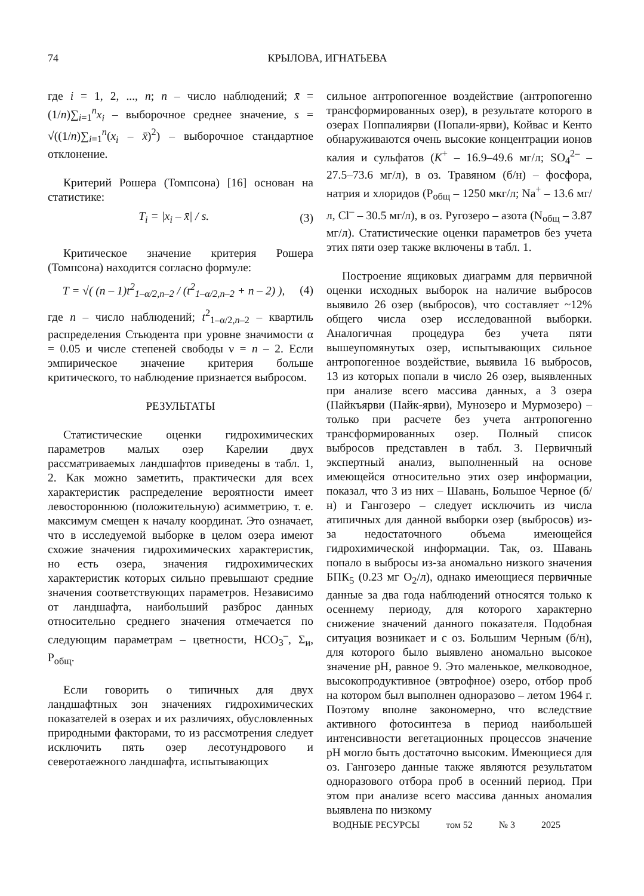74 КРЫЛОВА, ИГНАТЬЕВА
где i = 1, 2, ..., n; n – число наблюдений; x̄ = (1/n)∑<sub>i=1</sub><sup>n</sup>x<sub>i</sub> – выборочное среднее значение, s = √((1/n)∑<sub>i=1</sub><sup>n</sup>(x<sub>i</sub> – x̄)<sup>2</sup>) – выборочное стандартное отклонение.
Критерий Рошера (Томпсона) [16] основан на статистике:
T<sub>i</sub> = |x<sub>i</sub> – x̄| / s. (3)
Критическое значение критерия Рошера (Томпсона) находится согласно формуле:
T = √( (n – 1)t<sup>2</sup><sub>1–α/2,n–2</sub> / (t<sup>2</sup><sub>1–α/2,n–2</sub> + n – 2) ), (4)
где n – число наблюдений; t<sup>2</sup><sub>1–α/2,n–2</sub> – квартиль распределения Стьюдента при уровне значимости α = 0.05 и числе степеней свободы ν = n – 2. Если эмпирическое значение критерия больше критического, то наблюдение признается выбросом.
РЕЗУЛЬТАТЫ
Статистические оценки гидрохимических параметров малых озер Карелии двух рассматриваемых ландшафтов приведены в табл. 1, 2. Как можно заметить, практически для всех характеристик распределение вероятности имеет левостороннюю (положительную) асимметрию, т. е. максимум смещен к началу координат. Это означает, что в исследуемой выборке в целом озера имеют схожие значения гидрохимических характеристик, но есть озера, значения гидрохимических характеристик которых сильно превышают средние значения соответствующих параметров. Независимо от ландшафта, наибольший разброс данных относительно среднего значения отмечается по следующим параметрам – цветности, HCO<sub>3</sub><sup>–</sup>, Σ<sub>и</sub>, P<sub>общ</sub>.
Если говорить о типичных для двух ландшафтных зон значениях гидрохимических показателей в озерах и их различиях, обусловленных природными факторами, то из рассмотрения следует исключить пять озер лесотундрового и северотаежного ландшафта, испытывающих
сильное антропогенное воздействие (антропогенно трансформированных озер), в результате которого в озерах Поппалиярви (Попали-ярви), Койвас и Кенто обнаруживаются очень высокие концентрации ионов калия и сульфатов (K<sup>+</sup> – 16.9–49.6 мг/л; SO<sub>4</sub><sup>2–</sup> – 27.5–73.6 мг/л), в оз. Травяном (б/н) – фосфора, натрия и хлоридов (P<sub>общ</sub> – 1250 мкг/л; Na<sup>+</sup> – 13.6 мг/л, Cl<sup>–</sup> – 30.5 мг/л), в оз. Ругозеро – азота (N<sub>общ</sub> – 3.87 мг/л). Статистические оценки параметров без учета этих пяти озер также включены в табл. 1.
Построение ящиковых диаграмм для первичной оценки исходных выборок на наличие выбросов выявило 26 озер (выбросов), что составляет ~12% общего числа озер исследованной выборки. Аналогичная процедура без учета пяти вышеупомянутых озер, испытывающих сильное антропогенное воздействие, выявила 16 выбросов, 13 из которых попали в число 26 озер, выявленных при анализе всего массива данных, а 3 озера (Пайкъярви (Пайк-ярви), Мунозеро и Мурмозеро) – только при расчете без учета антропогенно трансформированных озер. Полный список выбросов представлен в табл. 3. Первичный экспертный анализ, выполненный на основе имеющейся относительно этих озер информации, показал, что 3 из них – Шавань, Большое Черное (б/н) и Гангозеро – следует исключить из числа атипичных для данной выборки озер (выбросов) из-за недостаточного объема имеющейся гидрохимической информации. Так, оз. Шавань попало в выбросы из-за аномально низкого значения БПК<sub>5</sub> (0.23 мг O<sub>2</sub>/л), однако имеющиеся первичные данные за два года наблюдений относятся только к осеннему периоду, для которого характерно снижение значений данного показателя. Подобная ситуация возникает и с оз. Большим Черным (б/н), для которого было выявлено аномально высокое значение pH, равное 9. Это маленькое, мелководное, высокопродуктивное (эвтрофное) озеро, отбор проб на котором был выполнен одноразово – летом 1964 г. Поэтому вполне закономерно, что вследствие активного фотосинтеза в период наибольшей интенсивности вегетационных процессов значение pH могло быть достаточно высоким. Имеющиеся для оз. Гангозеро данные также являются результатом одноразового отбора проб в осенний период. При этом при анализе всего массива данных аномалия выявлена по низкому
ВОДНЫЕ РЕСУРСЫ том 52 № 3 2025